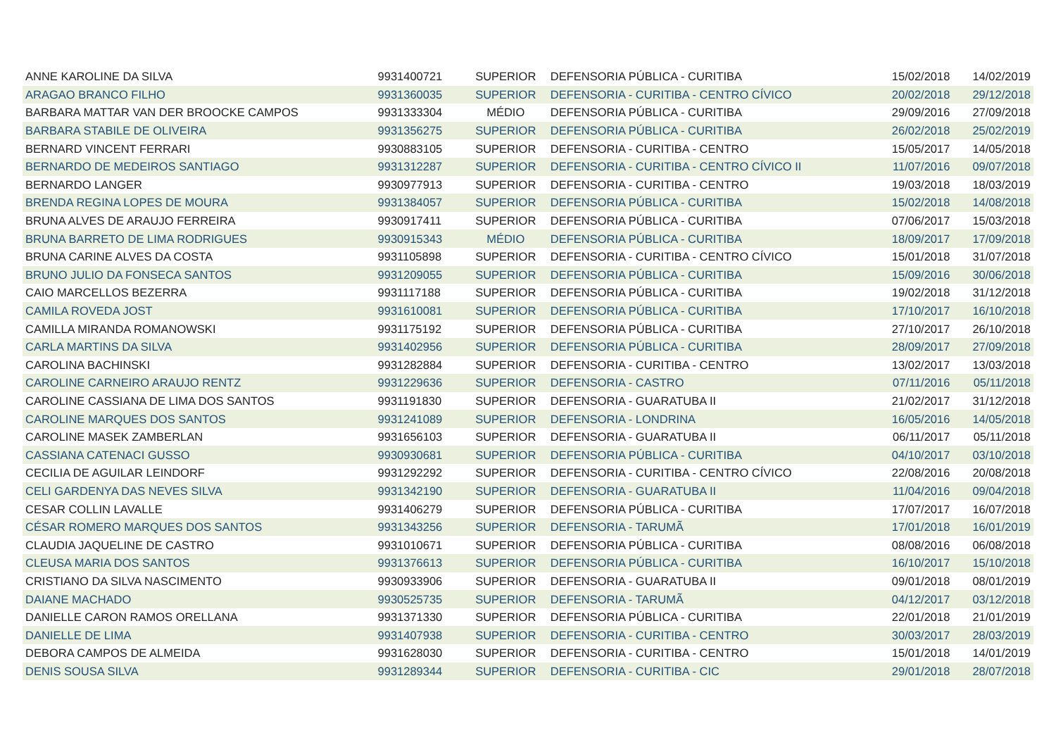| ANNE KAROLINE DA SILVA | 9931400721 | SUPERIOR | DEFENSORIA PÚBLICA - CURITIBA | 15/02/2018 | 14/02/2019 |
| ARAGAO BRANCO FILHO | 9931360035 | SUPERIOR | DEFENSORIA - CURITIBA - CENTRO CÍVICO | 20/02/2018 | 29/12/2018 |
| BARBARA MATTAR VAN DER BROOCKE CAMPOS | 9931333304 | MÉDIO | DEFENSORIA PÚBLICA - CURITIBA | 29/09/2016 | 27/09/2018 |
| BARBARA STABILE DE OLIVEIRA | 9931356275 | SUPERIOR | DEFENSORIA PÚBLICA - CURITIBA | 26/02/2018 | 25/02/2019 |
| BERNARD VINCENT FERRARI | 9930883105 | SUPERIOR | DEFENSORIA - CURITIBA - CENTRO | 15/05/2017 | 14/05/2018 |
| BERNARDO DE MEDEIROS SANTIAGO | 9931312287 | SUPERIOR | DEFENSORIA - CURITIBA - CENTRO CÍVICO II | 11/07/2016 | 09/07/2018 |
| BERNARDO LANGER | 9930977913 | SUPERIOR | DEFENSORIA - CURITIBA - CENTRO | 19/03/2018 | 18/03/2019 |
| BRENDA REGINA LOPES DE MOURA | 9931384057 | SUPERIOR | DEFENSORIA PÚBLICA - CURITIBA | 15/02/2018 | 14/08/2018 |
| BRUNA ALVES DE ARAUJO FERREIRA | 9930917411 | SUPERIOR | DEFENSORIA PÚBLICA - CURITIBA | 07/06/2017 | 15/03/2018 |
| BRUNA BARRETO DE LIMA RODRIGUES | 9930915343 | MÉDIO | DEFENSORIA PÚBLICA - CURITIBA | 18/09/2017 | 17/09/2018 |
| BRUNA CARINE ALVES DA COSTA | 9931105898 | SUPERIOR | DEFENSORIA - CURITIBA - CENTRO CÍVICO | 15/01/2018 | 31/07/2018 |
| BRUNO JULIO DA FONSECA SANTOS | 9931209055 | SUPERIOR | DEFENSORIA PÚBLICA - CURITIBA | 15/09/2016 | 30/06/2018 |
| CAIO MARCELLOS BEZERRA | 9931117188 | SUPERIOR | DEFENSORIA PÚBLICA - CURITIBA | 19/02/2018 | 31/12/2018 |
| CAMILA ROVEDA JOST | 9931610081 | SUPERIOR | DEFENSORIA PÚBLICA - CURITIBA | 17/10/2017 | 16/10/2018 |
| CAMILLA MIRANDA ROMANOWSKI | 9931175192 | SUPERIOR | DEFENSORIA PÚBLICA - CURITIBA | 27/10/2017 | 26/10/2018 |
| CARLA MARTINS DA SILVA | 9931402956 | SUPERIOR | DEFENSORIA PÚBLICA - CURITIBA | 28/09/2017 | 27/09/2018 |
| CAROLINA BACHINSKI | 9931282884 | SUPERIOR | DEFENSORIA - CURITIBA - CENTRO | 13/02/2017 | 13/03/2018 |
| CAROLINE CARNEIRO ARAUJO RENTZ | 9931229636 | SUPERIOR | DEFENSORIA - CASTRO | 07/11/2016 | 05/11/2018 |
| CAROLINE CASSIANA DE LIMA DOS SANTOS | 9931191830 | SUPERIOR | DEFENSORIA - GUARATUBA II | 21/02/2017 | 31/12/2018 |
| CAROLINE MARQUES DOS SANTOS | 9931241089 | SUPERIOR | DEFENSORIA - LONDRINA | 16/05/2016 | 14/05/2018 |
| CAROLINE MASEK ZAMBERLAN | 9931656103 | SUPERIOR | DEFENSORIA - GUARATUBA II | 06/11/2017 | 05/11/2018 |
| CASSIANA CATENACI GUSSO | 9930930681 | SUPERIOR | DEFENSORIA PÚBLICA - CURITIBA | 04/10/2017 | 03/10/2018 |
| CECILIA DE AGUILAR LEINDORF | 9931292292 | SUPERIOR | DEFENSORIA - CURITIBA - CENTRO CÍVICO | 22/08/2016 | 20/08/2018 |
| CELI GARDENYA DAS NEVES SILVA | 9931342190 | SUPERIOR | DEFENSORIA - GUARATUBA II | 11/04/2016 | 09/04/2018 |
| CESAR COLLIN LAVALLE | 9931406279 | SUPERIOR | DEFENSORIA PÚBLICA - CURITIBA | 17/07/2017 | 16/07/2018 |
| CÉSAR ROMERO MARQUES DOS SANTOS | 9931343256 | SUPERIOR | DEFENSORIA - TARUMÃ | 17/01/2018 | 16/01/2019 |
| CLAUDIA JAQUELINE DE CASTRO | 9931010671 | SUPERIOR | DEFENSORIA PÚBLICA - CURITIBA | 08/08/2016 | 06/08/2018 |
| CLEUSA MARIA DOS SANTOS | 9931376613 | SUPERIOR | DEFENSORIA PÚBLICA - CURITIBA | 16/10/2017 | 15/10/2018 |
| CRISTIANO DA SILVA NASCIMENTO | 9930933906 | SUPERIOR | DEFENSORIA - GUARATUBA II | 09/01/2018 | 08/01/2019 |
| DAIANE MACHADO | 9930525735 | SUPERIOR | DEFENSORIA - TARUMÃ | 04/12/2017 | 03/12/2018 |
| DANIELLE CARON RAMOS ORELLANA | 9931371330 | SUPERIOR | DEFENSORIA PÚBLICA - CURITIBA | 22/01/2018 | 21/01/2019 |
| DANIELLE DE LIMA | 9931407938 | SUPERIOR | DEFENSORIA - CURITIBA - CENTRO | 30/03/2017 | 28/03/2019 |
| DEBORA CAMPOS DE ALMEIDA | 9931628030 | SUPERIOR | DEFENSORIA - CURITIBA - CENTRO | 15/01/2018 | 14/01/2019 |
| DENIS SOUSA SILVA | 9931289344 | SUPERIOR | DEFENSORIA - CURITIBA - CIC | 29/01/2018 | 28/07/2018 |